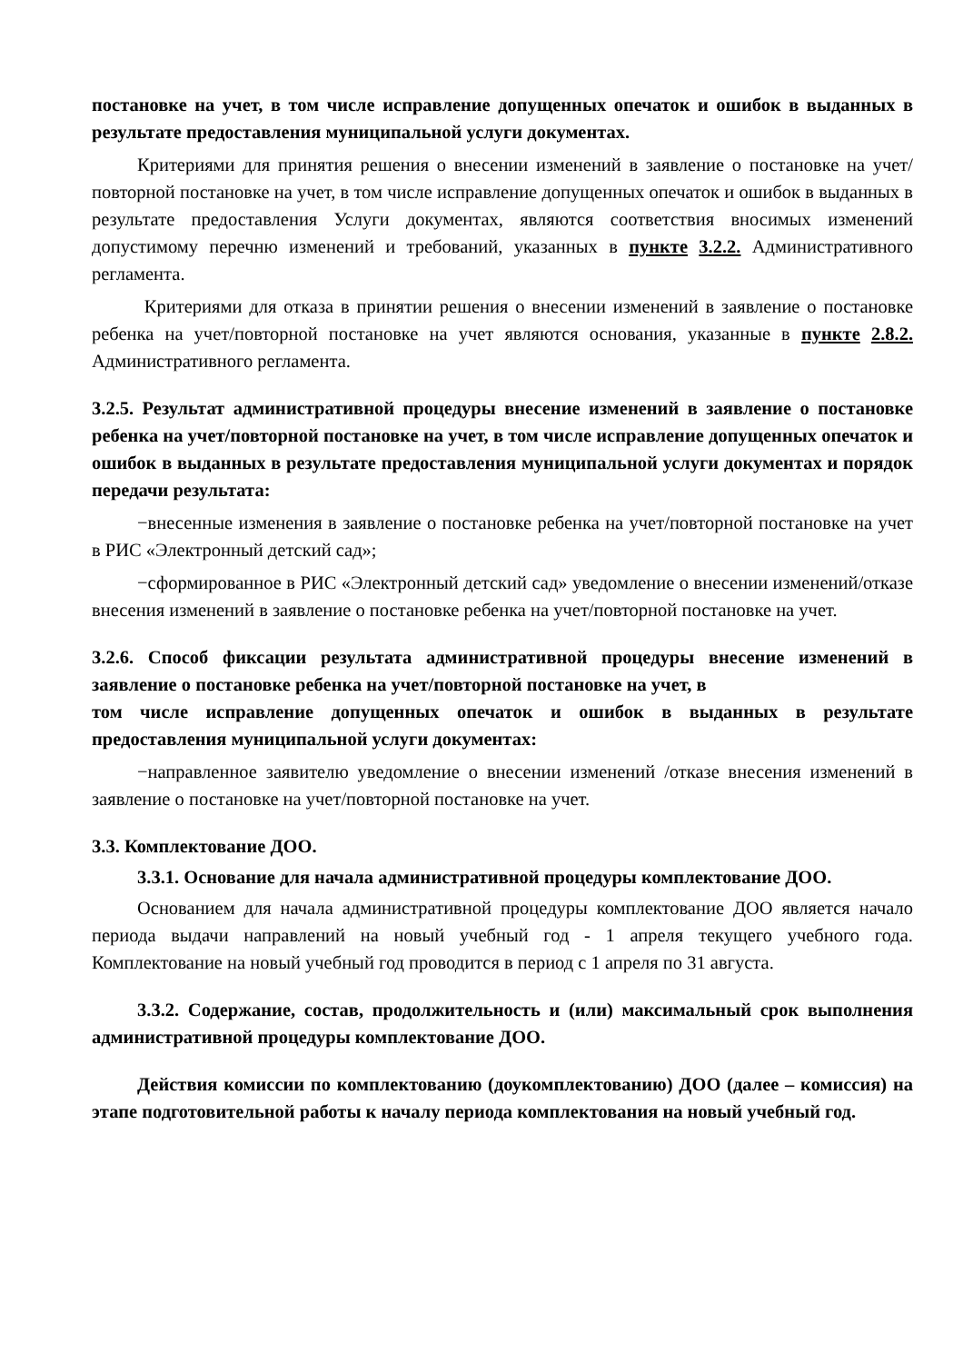постановке на учет, в том числе исправление допущенных опечаток и ошибок в выданных в результате предоставления муниципальной услуги документах.
Критериями для принятия решения о внесении изменений в заявление о постановке на учет/повторной постановке на учет, в том числе исправление допущенных опечаток и ошибок в выданных в результате предоставления Услуги документах, являются соответствия вносимых изменений допустимому перечню изменений и требований, указанных в пункте 3.2.2. Административного регламента.
Критериями для отказа в принятии решения о внесении изменений в заявление о постановке ребенка на учет/повторной постановке на учет являются основания, указанные в пункте 2.8.2. Административного регламента.
3.2.5. Результат административной процедуры внесение изменений в заявление о постановке ребенка на учет/повторной постановке на учет, в том числе исправление допущенных опечаток и ошибок в выданных в результате предоставления муниципальной услуги документах и порядок передачи результата:
−внесенные изменения в заявление о постановке ребенка на учет/повторной постановке на учет в РИС «Электронный детский сад»;
−сформированное в РИС «Электронный детский сад» уведомление о внесении изменений/отказе внесения изменений в заявление о постановке ребенка на учет/повторной постановке на учет.
3.2.6. Способ фиксации результата административной процедуры внесение изменений в заявление о постановке ребенка на учет/повторной постановке на учет, в
том числе исправление допущенных опечаток и ошибок в выданных в результате предоставления муниципальной услуги документах:
−направленное заявителю уведомление о внесении изменений /отказе внесения изменений в заявление о постановке на учет/повторной постановке на учет.
3.3. Комплектование ДОО.
3.3.1. Основание для начала административной процедуры комплектование ДОО.
Основанием для начала административной процедуры комплектование ДОО является начало периода выдачи направлений на новый учебный год - 1 апреля текущего учебного года. Комплектование на новый учебный год проводится в период с 1 апреля по 31 августа.
3.3.2. Содержание, состав, продолжительность и (или) максимальный срок выполнения административной процедуры комплектование ДОО.
Действия комиссии по комплектованию (доукомплектованию) ДОО (далее – комиссия) на этапе подготовительной работы к началу периода комплектования на новый учебный год.